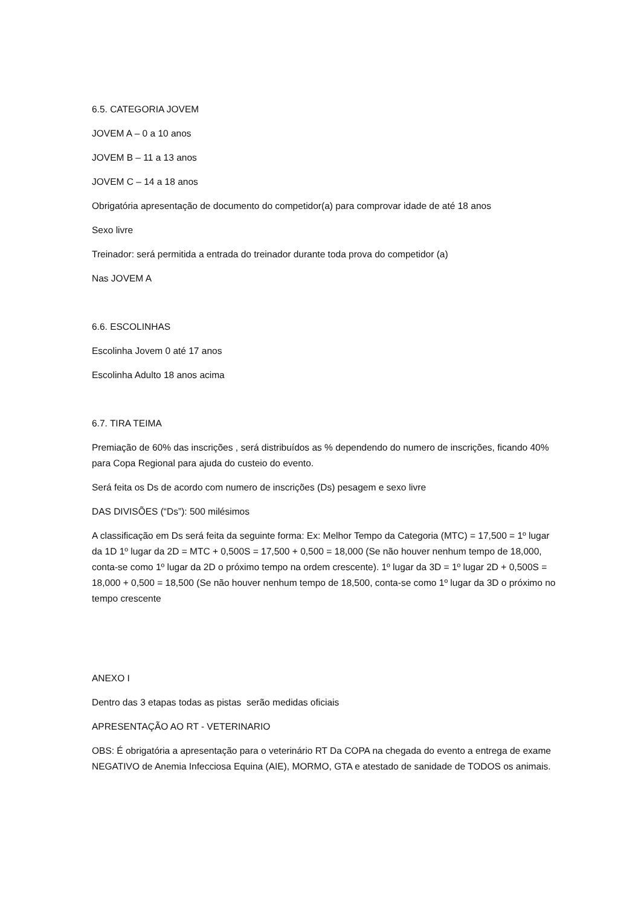6.5. CATEGORIA JOVEM
JOVEM A – 0 a 10 anos
JOVEM B – 11 a 13 anos
JOVEM C – 14 a 18 anos
Obrigatória apresentação de documento do competidor(a) para comprovar idade de até 18 anos
Sexo livre
Treinador: será permitida a entrada do treinador durante toda prova do competidor (a)
Nas JOVEM A
6.6. ESCOLINHAS
Escolinha Jovem 0 até 17 anos
Escolinha Adulto 18 anos acima
6.7. TIRA TEIMA
Premiação de 60% das inscrições , será distribuídos as % dependendo do numero de inscrições, ficando 40% para Copa Regional para ajuda do custeio do evento.
Será feita os Ds de acordo com numero de inscrições (Ds) pesagem e sexo livre
DAS DIVISÕES (“Ds”): 500 milésimos
A classificação em Ds será feita da seguinte forma: Ex: Melhor Tempo da Categoria (MTC) = 17,500 = 1º lugar da 1D 1º lugar da 2D = MTC + 0,500S = 17,500 + 0,500 = 18,000 (Se não houver nenhum tempo de 18,000, conta-se como 1º lugar da 2D o próximo tempo na ordem crescente). 1º lugar da 3D = 1º lugar 2D + 0,500S = 18,000 + 0,500 = 18,500 (Se não houver nenhum tempo de 18,500, conta-se como 1º lugar da 3D o próximo no tempo crescente
ANEXO I
Dentro das 3 etapas todas as pistas serão medidas oficiais
APRESENTAÇÃO AO RT - VETERINARIO
OBS: É obrigatória a apresentação para o veterinário RT Da COPA na chegada do evento a entrega de exame NEGATIVO de Anemia Infecciosa Equina (AIE), MORMO, GTA e atestado de sanidade de TODOS os animais.